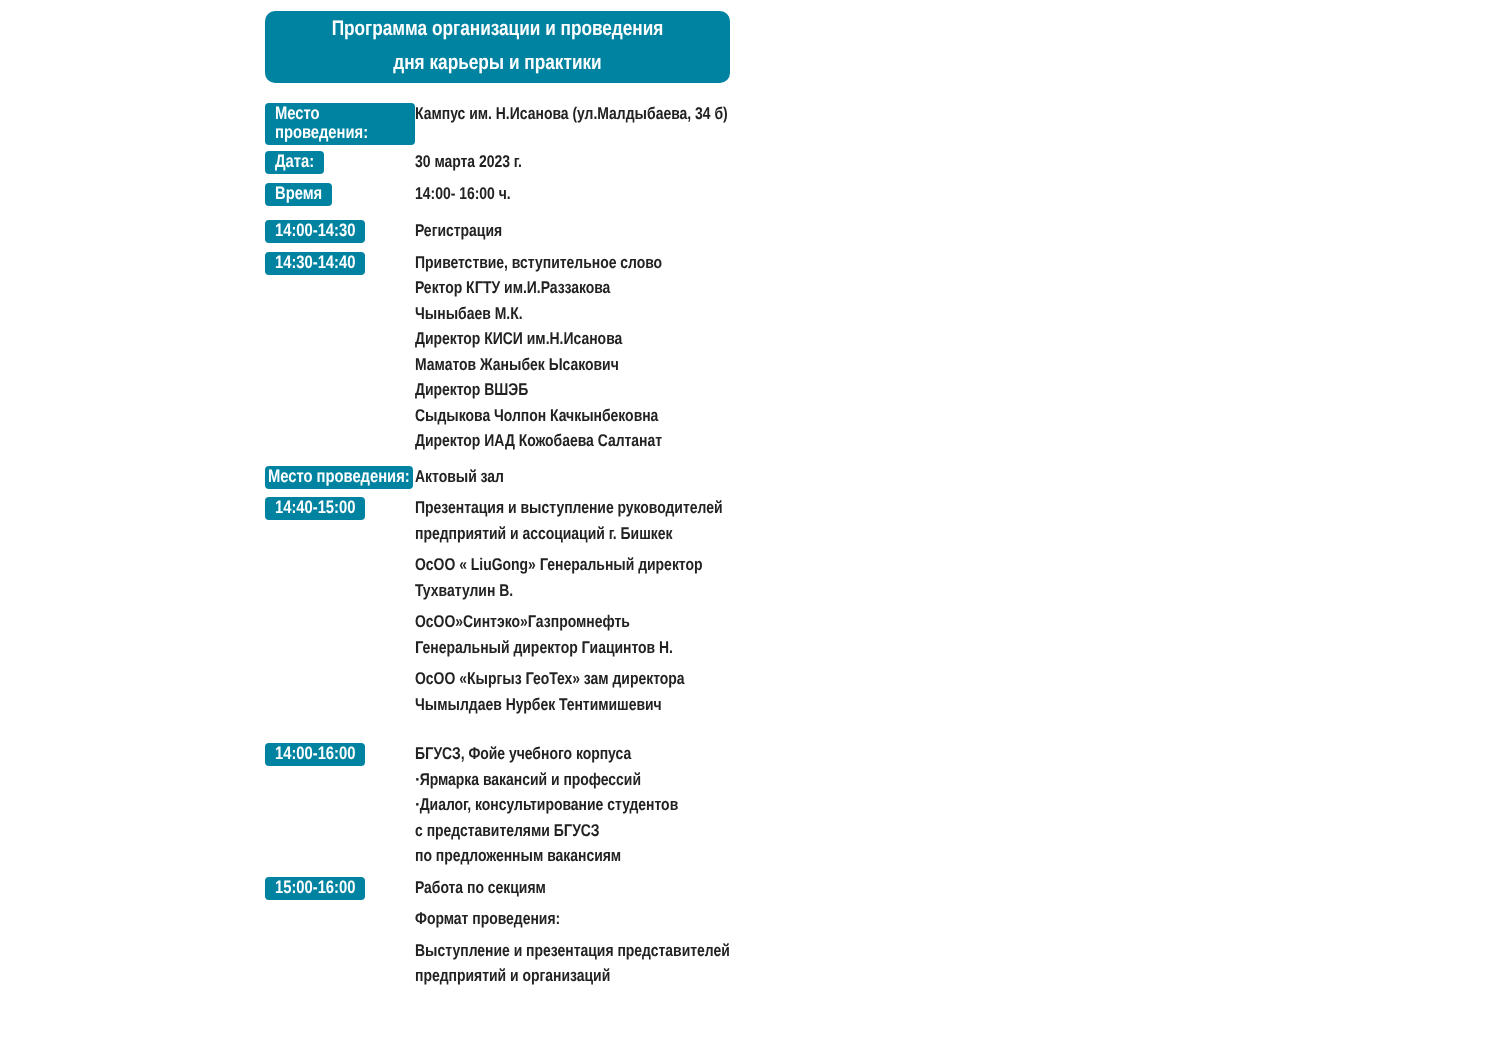Программа организации и проведения
дня карьеры и практики
Место проведения:
Кампус им. Н.Исанова (ул.Малдыбаева, 34 б)
Дата:
30 марта 2023 г.
Время
14:00- 16:00 ч.
14:00-14:30
Регистрация
14:30-14:40
Приветствие, вступительное слово
Ректор КГТУ им.И.Раззакова
Чыныбаев М.К.
Директор КИСИ им.Н.Исанова
Маматов Жаныбек Ысакович
Директор ВШЭБ
Сыдыкова Чолпон Качкынбековна
Директор ИАД Кожобаева Салтанат
Место проведения:
Актовый зал
14:40-15:00
Презентация и выступление руководителей
предприятий и ассоциаций г. Бишкек
ОсОО « LiuGong» Генеральный директор
Тухватулин В.
ОсОО»Синтэко»Газпромнефть
Генеральный директор Гиацинтов Н.
ОсОО «Кыргыз ГеоТех» зам директора
Чымылдаев Нурбек Тентимишевич
14:00-16:00
БГУСЗ, Фойе учебного корпуса
·Ярмарка вакансий и профессий
·Диалог, консультирование студентов
с представителями БГУСЗ
по предложенным вакансиям
15:00-16:00
Работа по секциям
Формат проведения:
Выступление и презентация представителей
предприятий и организаций